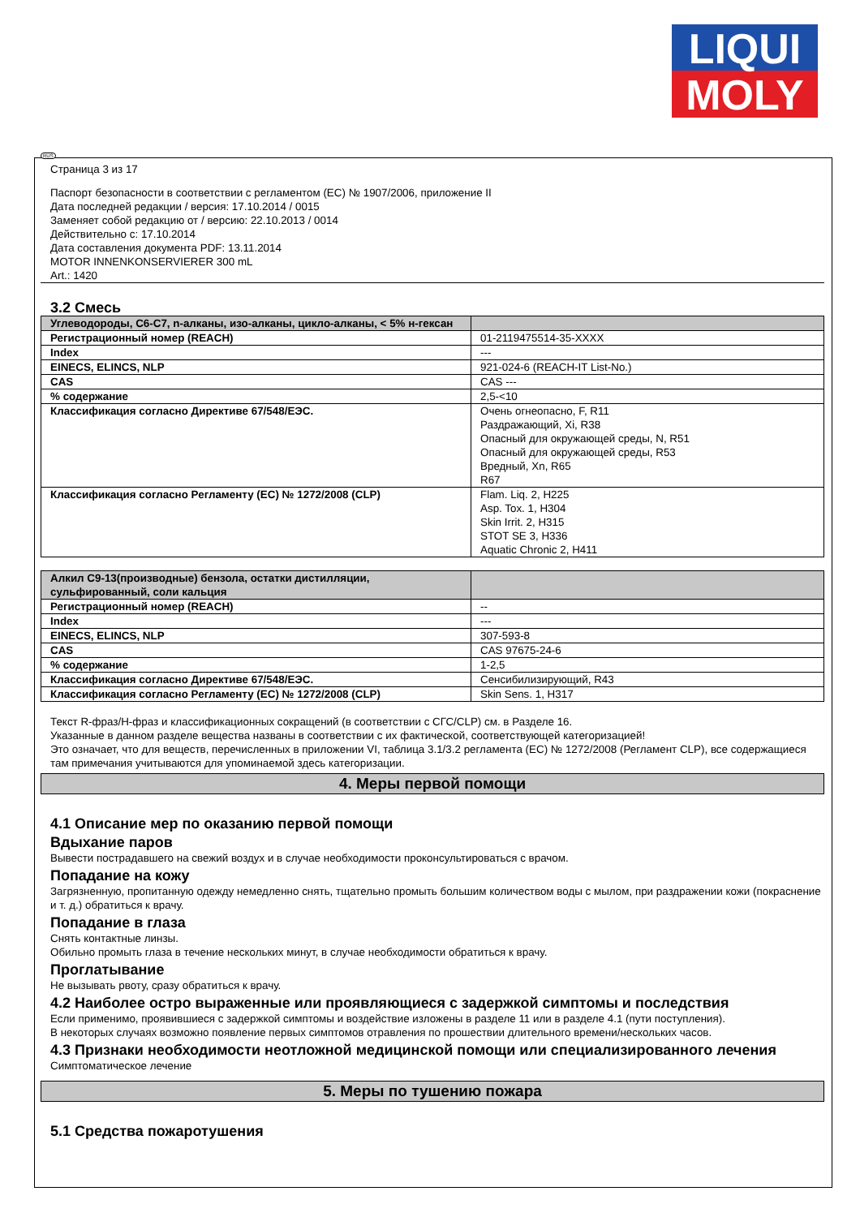LIQUI
MOLY
RUS
Страница 3 из 17
Паспорт безопасности в соответствии с регламентом (ЕС) № 1907/2006, приложение II
Дата последней редакции / версия: 17.10.2014 / 0015
Заменяет собой редакцию от / версию: 22.10.2013 / 0014
Действительно с: 17.10.2014
Дата составления документа PDF: 13.11.2014
MOTOR INNENKONSERVIERER 300 mL
Art.: 1420
3.2 Смесь
| Углеводороды, C6-C7, n-алканы, изо-алканы, цикло-алканы, < 5% н-гексан | |
| Регистрационный номер (REACH) | 01-2119475514-35-XXXX |
| Index | --- |
| EINECS, ELINCS, NLP | 921-024-6 (REACH-IT List-No.) |
| CAS | CAS --- |
| % содержание | 2,5-<10 |
| Классификация согласно Директиве 67/548/ЕЭС. | Очень огнеопасно, F, R11 Раздражающий, Xi, R38 Опасный для окружающей среды, N, R51 Опасный для окружающей среды, R53 Вредный, Xn, R65 R67 |
| Классификация согласно Регламенту (ЕС) № 1272/2008 (CLP) | Flam. Liq. 2, H225 Asp. Tox. 1, H304 Skin Irrit. 2, H315 STOT SE 3, H336 Aquatic Chronic 2, H411 |
| Алкил C9-13(производные) бензола, остатки дистилляции, сульфированный, соли кальция | |
| Регистрационный номер (REACH) | -- |
| Index | --- |
| EINECS, ELINCS, NLP | 307-593-8 |
| CAS | CAS 97675-24-6 |
| % содержание | 1-2,5 |
| Классификация согласно Директиве 67/548/ЕЭС. | Сенсибилизирующий, R43 |
| Классификация согласно Регламенту (ЕС) № 1272/2008 (CLP) | Skin Sens. 1, H317 |
Текст R-фраз/H-фраз и классификационных сокращений (в соответствии с СГС/CLP) см. в Разделе 16.
Указанные в данном разделе вещества названы в соответствии с их фактической, соответствующей категоризацией!
Это означает, что для веществ, перечисленных в приложении VI, таблица 3.1/3.2 регламента (ЕС) № 1272/2008 (Регламент CLP), все содержащиеся там примечания учитываются для упоминаемой здесь категоризации.
4. Меры первой помощи
4.1 Описание мер по оказанию первой помощи
Вдыхание паров
Вывести пострадавшего на свежий воздух и в случае необходимости проконсультироваться с врачом.
Попадание на кожу
Загрязненную, пропитанную одежду немедленно снять, тщательно промыть большим количеством воды с мылом, при раздражении кожи (покраснение и т. д.) обратиться к врачу.
Попадание в глаза
Снять контактные линзы.
Обильно промыть глаза в течение нескольких минут, в случае необходимости обратиться к врачу.
Проглатывание
Не вызывать рвоту, сразу обратиться к врачу.
4.2 Наиболее остро выраженные или проявляющиеся с задержкой симптомы и последствия
Если применимо, проявившиеся с задержкой симптомы и воздействие изложены в разделе 11 или в разделе 4.1 (пути поступления).
В некоторых случаях возможно появление первых симптомов отравления по прошествии длительного времени/нескольких часов.
4.3 Признаки необходимости неотложной медицинской помощи или специализированного лечения
Симптоматическое лечение
5. Меры по тушению пожара
5.1 Средства пожаротушения